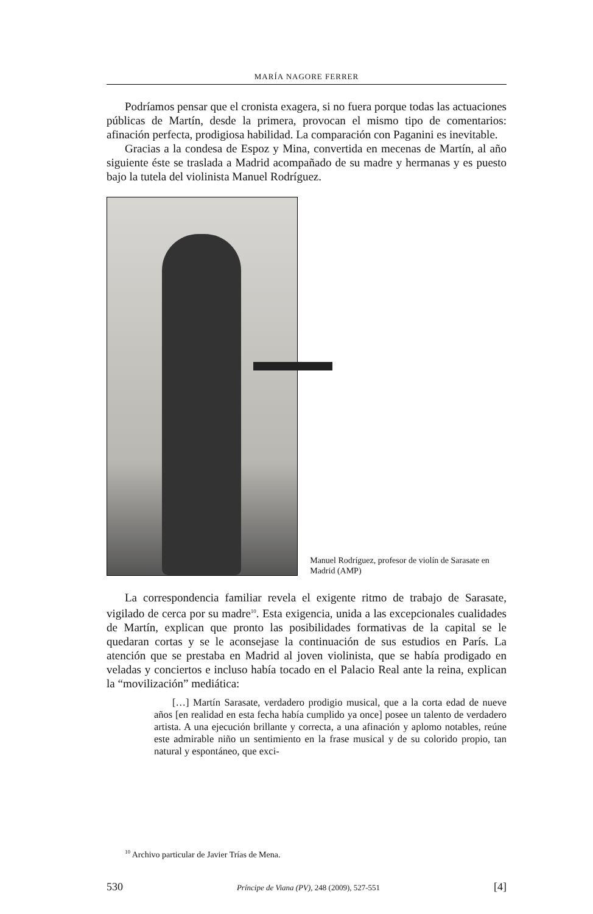MARÍA NAGORE FERRER
Podríamos pensar que el cronista exagera, si no fuera porque todas las actuaciones públicas de Martín, desde la primera, provocan el mismo tipo de comentarios: afinación perfecta, prodigiosa habilidad. La comparación con Paganini es inevitable.
Gracias a la condesa de Espoz y Mina, convertida en mecenas de Martín, al año siguiente éste se traslada a Madrid acompañado de su madre y hermanas y es puesto bajo la tutela del violinista Manuel Rodríguez.
Manuel Rodríguez, profesor de violín de Sarasate en Madrid (AMP)
La correspondencia familiar revela el exigente ritmo de trabajo de Sarasate, vigilado de cerca por su madre<sup>10</sup>. Esta exigencia, unida a las excepcionales cualidades de Martín, explican que pronto las posibilidades formativas de la capital se le quedaran cortas y se le aconsejase la continuación de sus estudios en París. La atención que se prestaba en Madrid al joven violinista, que se había prodigado en veladas y conciertos e incluso había tocado en el Palacio Real ante la reina, explican la “movilización” mediática:
[…] Martín Sarasate, verdadero prodigio musical, que a la corta edad de nueve años [en realidad en esta fecha había cumplido ya once] posee un talento de verdadero artista. A una ejecución brillante y correcta, a una afinación y aplomo notables, reúne este admirable niño un sentimiento en la frase musical y de su colorido propio, tan natural y espontáneo, que exci-
<sup>10</sup> Archivo particular de Javier Trías de Mena.
530 Príncipe de Viana (PV), 248 (2009), 527-551 [4]